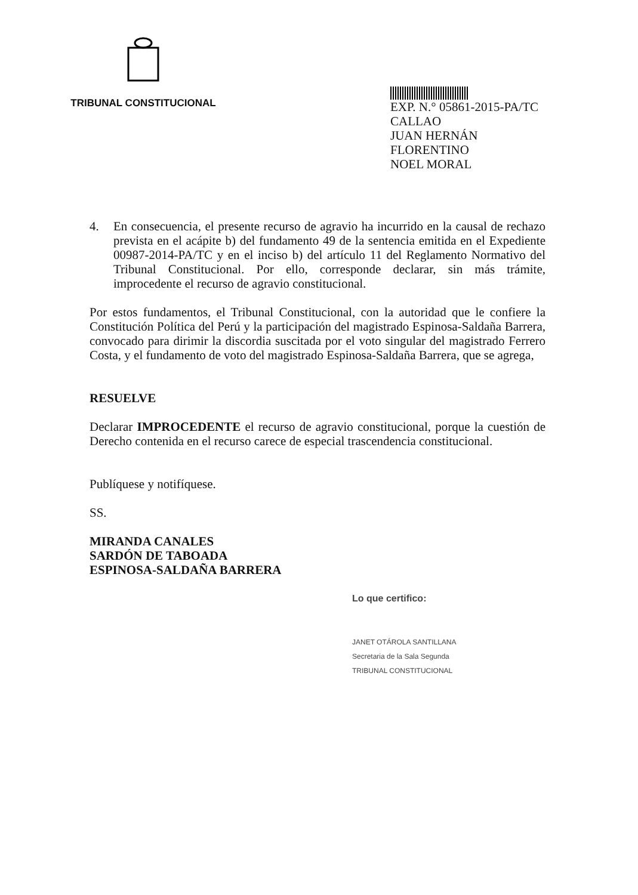TRIBUNAL CONSTITUCIONAL
EXP. N.° 05861-2015-PA/TC
CALLAO
JUAN HERNÁN FLORENTINO
NOEL MORAL
4. En consecuencia, el presente recurso de agravio ha incurrido en la causal de rechazo prevista en el acápite b) del fundamento 49 de la sentencia emitida en el Expediente 00987-2014-PA/TC y en el inciso b) del artículo 11 del Reglamento Normativo del Tribunal Constitucional. Por ello, corresponde declarar, sin más trámite, improcedente el recurso de agravio constitucional.
Por estos fundamentos, el Tribunal Constitucional, con la autoridad que le confiere la Constitución Política del Perú y la participación del magistrado Espinosa-Saldaña Barrera, convocado para dirimir la discordia suscitada por el voto singular del magistrado Ferrero Costa, y el fundamento de voto del magistrado Espinosa-Saldaña Barrera, que se agrega,
RESUELVE
Declarar IMPROCEDENTE el recurso de agravio constitucional, porque la cuestión de Derecho contenida en el recurso carece de especial trascendencia constitucional.
Publíquese y notifíquese.
SS.
MIRANDA CANALES
SARDÓN DE TABOADA
ESPINOSA-SALDAÑA BARRERA
Lo que certifico:
JANET OTÁROLA SANTILLANA
Secretaria de la Sala Segunda
TRIBUNAL CONSTITUCIONAL